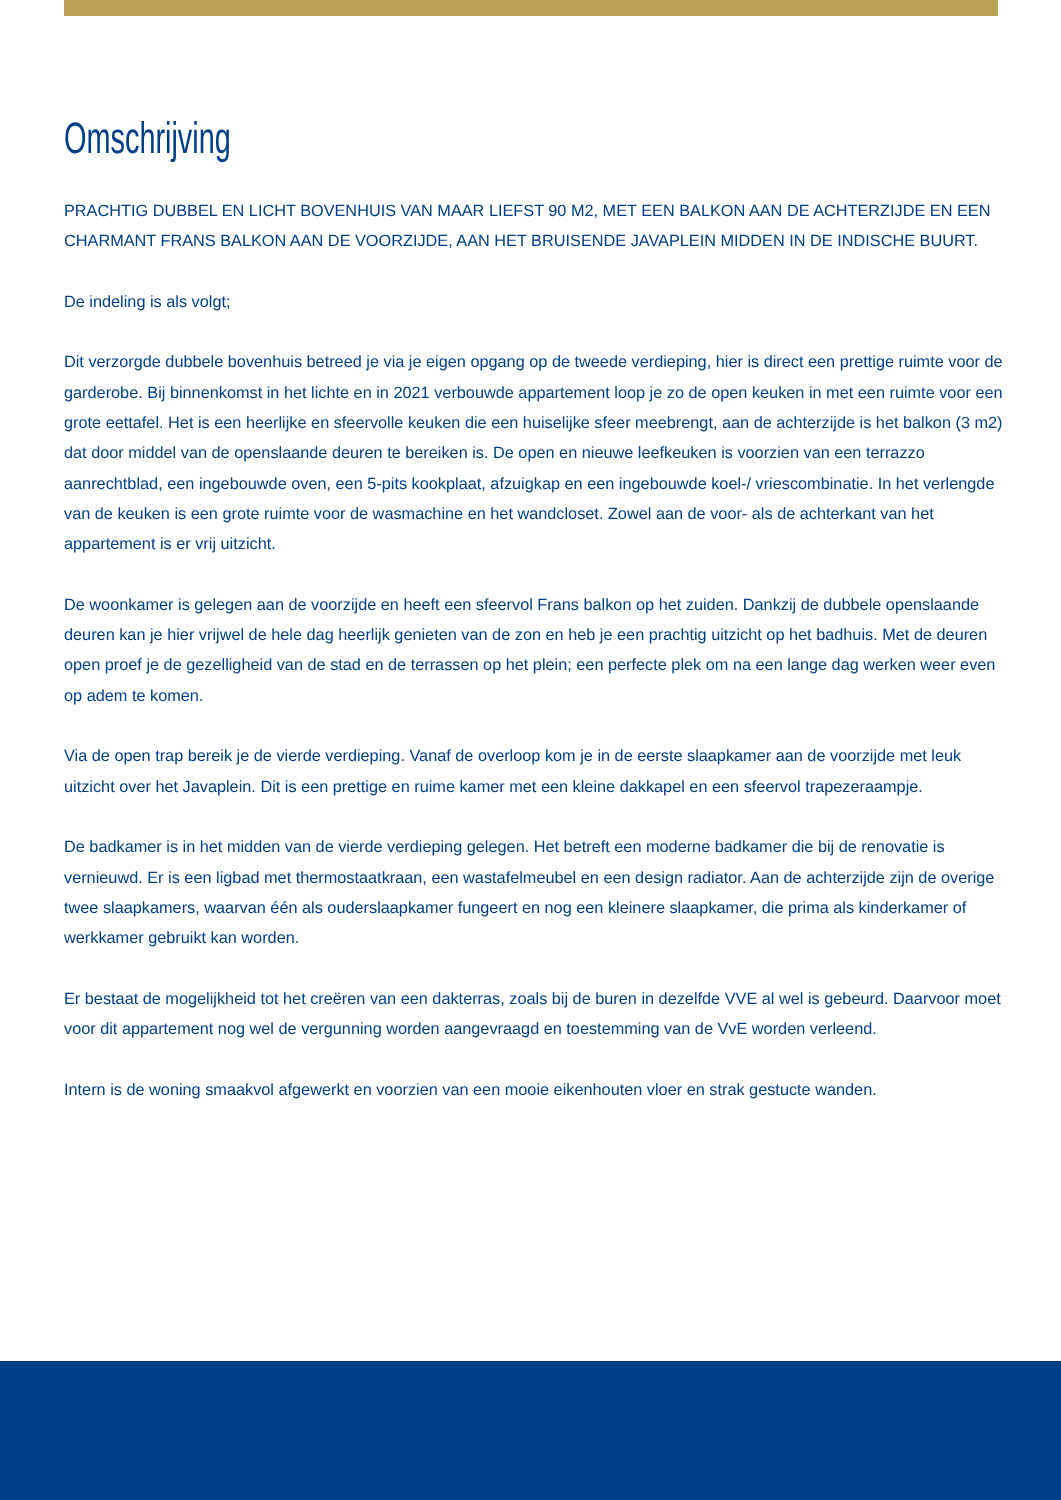Omschrijving
PRACHTIG DUBBEL EN LICHT BOVENHUIS VAN MAAR LIEFST 90 M2, MET EEN BALKON AAN DE ACHTERZIJDE EN EEN CHARMANT FRANS BALKON AAN DE VOORZIJDE, AAN HET BRUISENDE JAVAPLEIN MIDDEN IN DE INDISCHE BUURT.
De indeling is als volgt;
Dit verzorgde dubbele bovenhuis betreed je via je eigen opgang op de tweede verdieping, hier is direct een prettige ruimte voor de garderobe. Bij binnenkomst in het lichte en in 2021 verbouwde appartement loop je zo de open keuken in met een ruimte voor een grote eettafel. Het is een heerlijke en sfeervolle keuken die een huiselijke sfeer meebrengt, aan de achterzijde is het balkon (3 m2) dat door middel van de openslaande deuren te bereiken is. De open en nieuwe leefkeuken is voorzien van een terrazzo aanrechtblad, een ingebouwde oven, een 5-pits kookplaat, afzuigkap en een ingebouwde koel-/ vriescombinatie. In het verlengde van de keuken is een grote ruimte voor de wasmachine en het wandcloset. Zowel aan de voor- als de achterkant van het appartement is er vrij uitzicht.
De woonkamer is gelegen aan de voorzijde en heeft een sfeervol Frans balkon op het zuiden. Dankzij de dubbele openslaande deuren kan je hier vrijwel de hele dag heerlijk genieten van de zon en heb je een prachtig uitzicht op het badhuis. Met de deuren open proef je de gezelligheid van de stad en de terrassen op het plein; een perfecte plek om na een lange dag werken weer even op adem te komen.
Via de open trap bereik je de vierde verdieping. Vanaf de overloop kom je in de eerste slaapkamer aan de voorzijde met leuk uitzicht over het Javaplein. Dit is een prettige en ruime kamer met een kleine dakkapel en een sfeervol trapezeraampje.
De badkamer is in het midden van de vierde verdieping gelegen. Het betreft een moderne badkamer die bij de renovatie is vernieuwd. Er is een ligbad met thermostaatkraan, een wastafelmeubel en een design radiator. Aan de achterzijde zijn de overige twee slaapkamers, waarvan één als ouderslaapkamer fungeert en nog een kleinere slaapkamer, die prima als kinderkamer of werkkamer gebruikt kan worden.
Er bestaat de mogelijkheid tot het creëren van een dakterras, zoals bij de buren in dezelfde VVE al wel is gebeurd. Daarvoor moet voor dit appartement nog wel de vergunning worden aangevraagd en toestemming van de VvE worden verleend.
Intern is de woning smaakvol afgewerkt en voorzien van een mooie eikenhouten vloer en strak gestucte wanden.